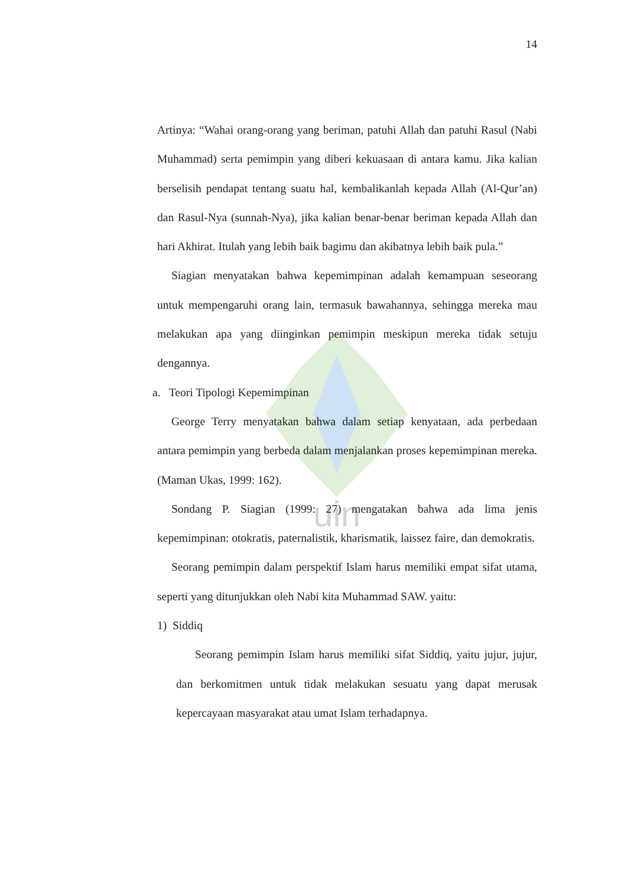uin
14
Artinya: “Wahai orang-orang yang beriman, patuhi Allah dan patuhi Rasul (Nabi Muhammad) serta pemimpin yang diberi kekuasaan di antara kamu. Jika kalian berselisih pendapat tentang suatu hal, kembalikanlah kepada Allah (Al-Qur’an) dan Rasul-Nya (sunnah-Nya), jika kalian benar-benar beriman kepada Allah dan hari Akhirat. Itulah yang lebih baik bagimu dan akibatnya lebih baik pula.”
Siagian menyatakan bahwa kepemimpinan adalah kemampuan seseorang untuk mempengaruhi orang lain, termasuk bawahannya, sehingga mereka mau melakukan apa yang diinginkan pemimpin meskipun mereka tidak setuju dengannya.
a. Teori Tipologi Kepemimpinan
George Terry menyatakan bahwa dalam setiap kenyataan, ada perbedaan antara pemimpin yang berbeda dalam menjalankan proses kepemimpinan mereka. (Maman Ukas, 1999: 162).
Sondang P. Siagian (1999: 27) mengatakan bahwa ada lima jenis kepemimpinan: otokratis, paternalistik, kharismatik, laissez faire, dan demokratis.
Seorang pemimpin dalam perspektif Islam harus memiliki empat sifat utama, seperti yang ditunjukkan oleh Nabi kita Muhammad SAW. yaitu:
1) Siddiq
Seorang pemimpin Islam harus memiliki sifat Siddiq, yaitu jujur, jujur, dan berkomitmen untuk tidak melakukan sesuatu yang dapat merusak kepercayaan masyarakat atau umat Islam terhadapnya.